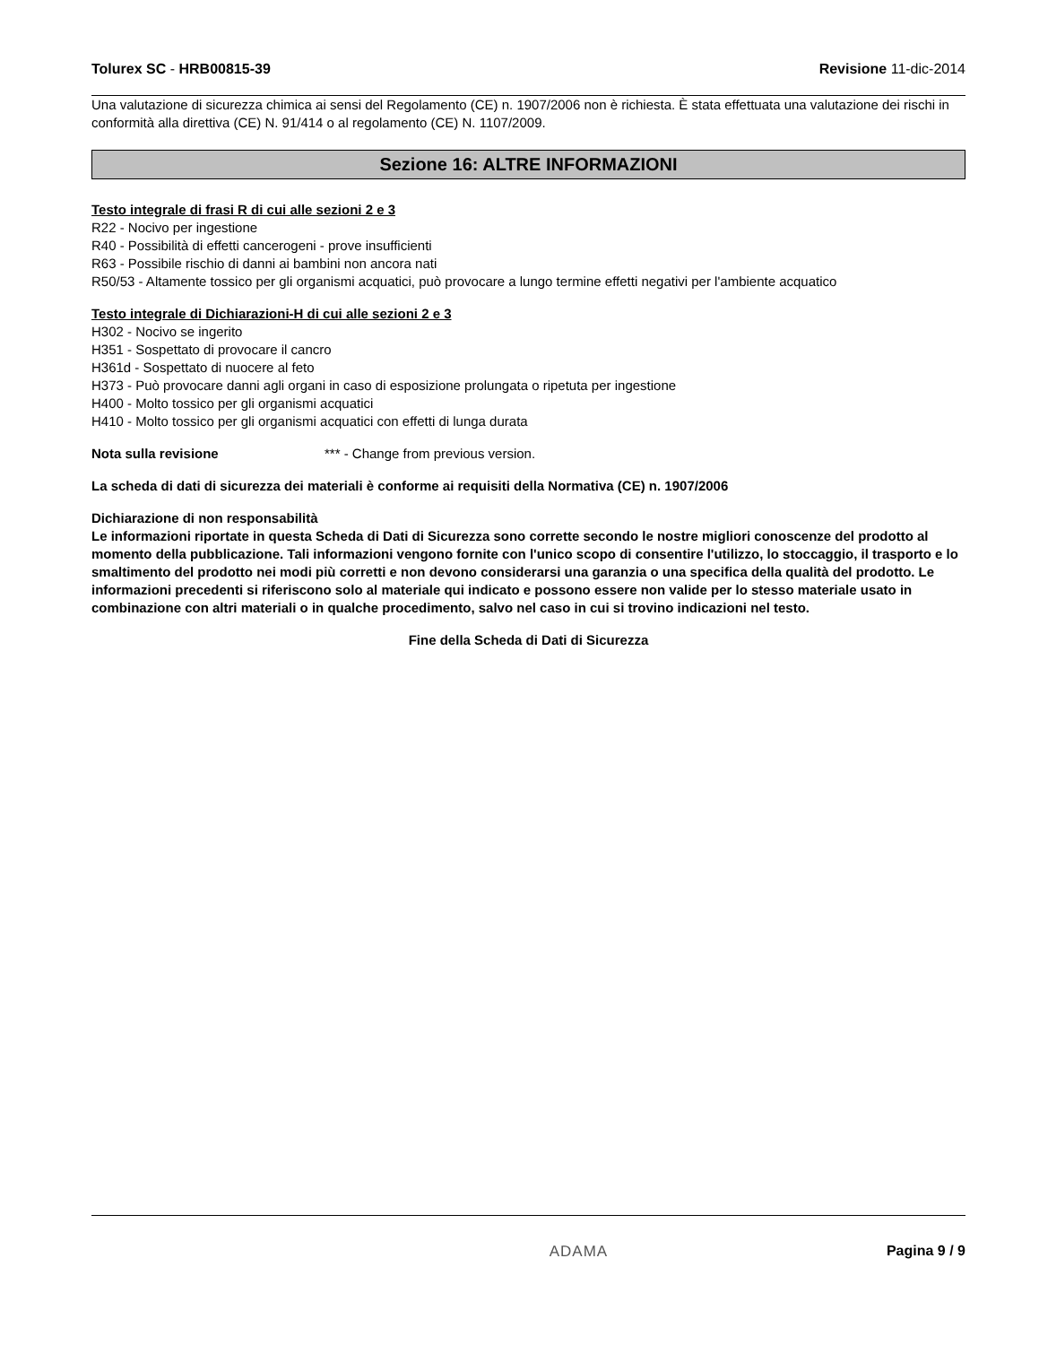Tolurex SC - HRB00815-39 Revisione 11-dic-2014
Una valutazione di sicurezza chimica ai sensi del Regolamento (CE) n. 1907/2006 non è richiesta. È stata effettuata una valutazione dei rischi in conformità alla direttiva (CE) N. 91/414 o al regolamento (CE) N. 1107/2009.
Sezione 16: ALTRE INFORMAZIONI
Testo integrale di frasi R di cui alle sezioni 2 e 3
R22 - Nocivo per ingestione
R40 - Possibilità di effetti cancerogeni - prove insufficienti
R63 - Possibile rischio di danni ai bambini non ancora nati
R50/53 - Altamente tossico per gli organismi acquatici, può provocare a lungo termine effetti negativi per l'ambiente acquatico
Testo integrale di Dichiarazioni-H di cui alle sezioni 2 e 3
H302 - Nocivo se ingerito
H351 - Sospettato di provocare il cancro
H361d - Sospettato di nuocere al feto
H373 - Può provocare danni agli organi in caso di esposizione prolungata o ripetuta per ingestione
H400 - Molto tossico per gli organismi acquatici
H410 - Molto tossico per gli organismi acquatici con effetti di lunga durata
Nota sulla revisione *** - Change from previous version.
La scheda di dati di sicurezza dei materiali è conforme ai requisiti della Normativa (CE) n. 1907/2006
Dichiarazione di non responsabilità
Le informazioni riportate in questa Scheda di Dati di Sicurezza sono corrette secondo le nostre migliori conoscenze del prodotto al momento della pubblicazione. Tali informazioni vengono fornite con l'unico scopo di consentire l'utilizzo, lo stoccaggio, il trasporto e lo smaltimento del prodotto nei modi più corretti e non devono considerarsi una garanzia o una specifica della qualità del prodotto. Le informazioni precedenti si riferiscono solo al materiale qui indicato e possono essere non valide per lo stesso materiale usato in combinazione con altri materiali o in qualche procedimento, salvo nel caso in cui si trovino indicazioni nel testo.
Fine della Scheda di Dati di Sicurezza
ADAMA Pagina 9 / 9